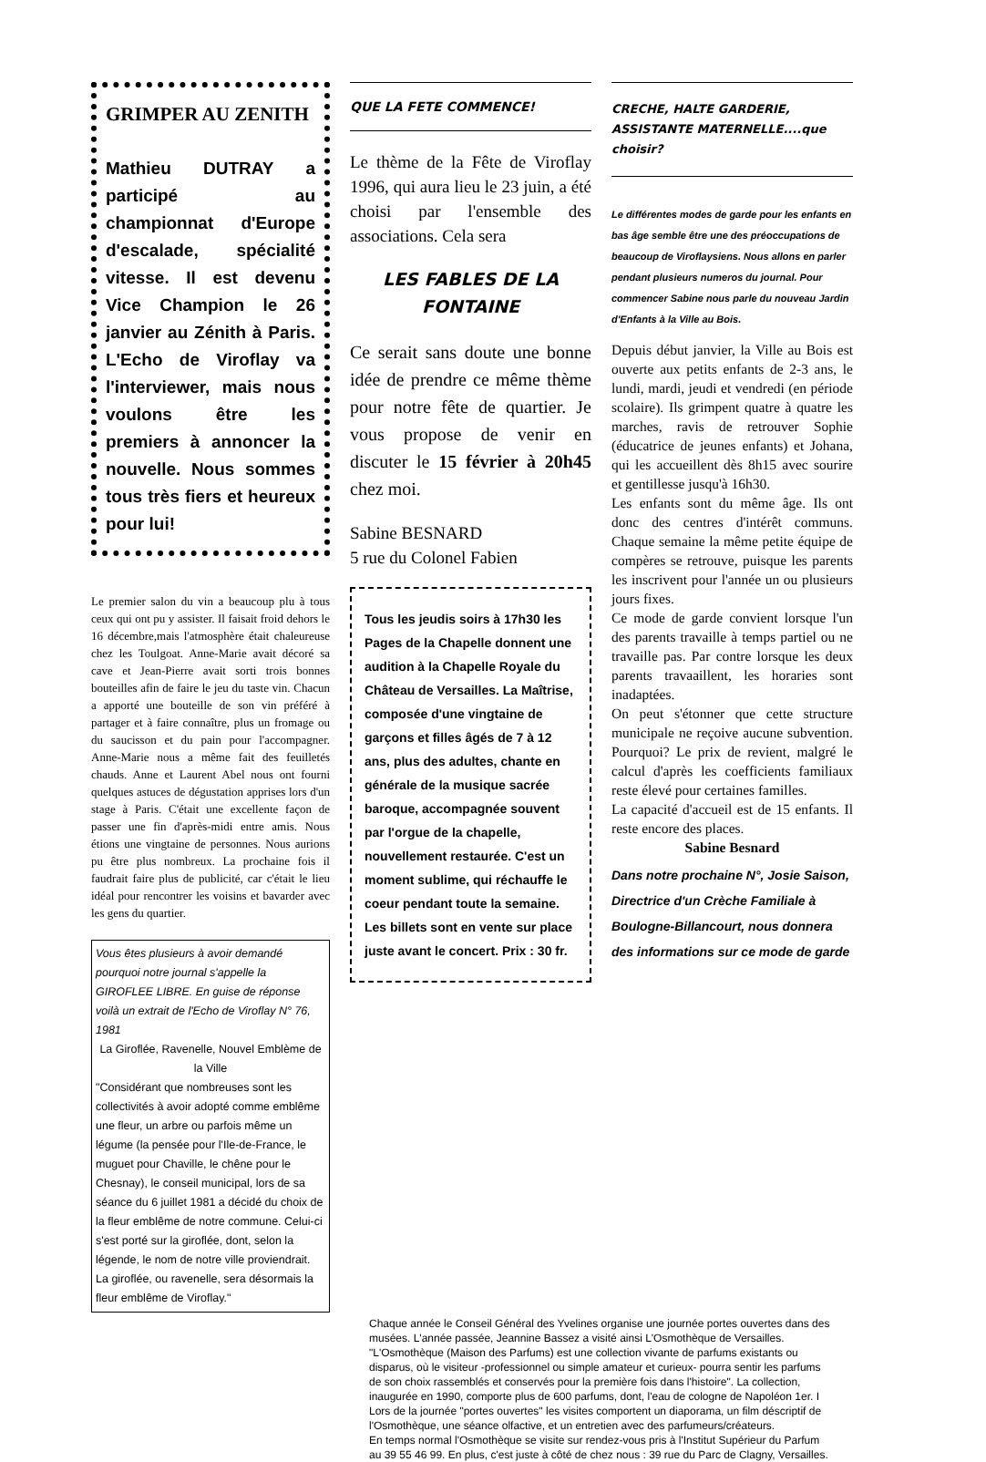GRIMPER AU ZENITH
Mathieu DUTRAY a participé au championnat d'Europe d'escalade, spécialité vitesse. Il est devenu Vice Champion le 26 janvier au Zénith à Paris. L'Echo de Viroflay va l'interviewer, mais nous voulons être les premiers à annoncer la nouvelle. Nous sommes tous très fiers et heureux pour lui!
Le premier salon du vin a beaucoup plu à tous ceux qui ont pu y assister. Il faisait froid dehors le 16 décembre,mais l'atmosphère était chaleureuse chez les Toulgoat. Anne-Marie avait décoré sa cave et Jean-Pierre avait sorti trois bonnes bouteilles afin de faire le jeu du taste vin. Chacun a apporté une bouteille de son vin préféré à partager et à faire connaître, plus un fromage ou du saucisson et du pain pour l'accompagner. Anne-Marie nous a même fait des feuilletés chauds. Anne et Laurent Abel nous ont fourni quelques astuces de dégustation apprises lors d'un stage à Paris. C'était une excellente façon de passer une fin d'après-midi entre amis. Nous étions une vingtaine de personnes. Nous aurions pu être plus nombreux. La prochaine fois il faudrait faire plus de publicité, car c'était le lieu idéal pour rencontrer les voisins et bavarder avec les gens du quartier.
Vous êtes plusieurs à avoir demandé pourquoi notre journal s'appelle la GIROFLEE LIBRE. En guise de réponse voilà un extrait de l'Echo de Viroflay N° 76, 1981
La Giroflée, Ravenelle, Nouvel Emblème de la Ville
"Considérant que nombreuses sont les collectivités à avoir adopté comme emblême une fleur, un arbre ou parfois même un légume (la pensée pour l'Ile-de-France, le muguet pour Chaville, le chêne pour le Chesnay), le conseil municipal, lors de sa séance du 6 juillet 1981 a décidé du choix de la fleur emblême de notre commune. Celui-ci s'est porté sur la giroflée, dont, selon la légende, le nom de notre ville proviendrait. La giroflée, ou ravenelle, sera désormais la fleur emblême de Viroflay."
QUE LA FETE COMMENCE!
Le thème de la Fête de Viroflay 1996, qui aura lieu le 23 juin, a été choisi par l'ensemble des associations. Cela sera
LES FABLES DE LA FONTAINE
Ce serait sans doute une bonne idée de prendre ce même thème pour notre fête de quartier. Je vous propose de venir en discuter le 15 février à 20h45 chez moi.
Sabine BESNARD
5 rue du Colonel Fabien
Tous les jeudis soirs à 17h30 les Pages de la Chapelle donnent une audition à la Chapelle Royale du Château de Versailles. La Maîtrise, composée d'une vingtaine de garçons et filles âgés de 7 à 12 ans, plus des adultes, chante en générale de la musique sacrée baroque, accompagnée souvent par l'orgue de la chapelle, nouvellement restaurée. C'est un moment sublime, qui réchauffe le coeur pendant toute la semaine. Les billets sont en vente sur place juste avant le concert. Prix : 30 fr.
CRECHE, HALTE GARDERIE, ASSISTANTE MATERNELLE....que choisir?
Le différentes modes de garde pour les enfants en bas âge semble être une des préoccupations de beaucoup de Viroflaysiens. Nous allons en parler pendant plusieurs numeros du journal. Pour commencer Sabine nous parle du nouveau Jardin d'Enfants à la Ville au Bois.
Depuis début janvier, la Ville au Bois est ouverte aux petits enfants de 2-3 ans, le lundi, mardi, jeudi et vendredi (en période scolaire). Ils grimpent quatre à quatre les marches, ravis de retrouver Sophie (éducatrice de jeunes enfants) et Johana, qui les accueillent dès 8h15 avec sourire et gentillesse jusqu'à 16h30.
Les enfants sont du même âge. Ils ont donc des centres d'intérêt communs. Chaque semaine la même petite équipe de compères se retrouve, puisque les parents les inscrivent pour l'année un ou plusieurs jours fixes.
Ce mode de garde convient lorsque l'un des parents travaille à temps partiel ou ne travaille pas. Par contre lorsque les deux parents travaaillent, les horaries sont inadaptées.
On peut s'étonner que cette structure municipale ne reçoive aucune subvention. Pourquoi? Le prix de revient, malgré le calcul d'après les coefficients familiaux reste élevé pour certaines familles.
La capacité d'accueil est de 15 enfants. Il reste encore des places.
Sabine Besnard
Dans notre prochaine N°, Josie Saison, Directrice d'un Crèche Familiale à Boulogne-Billancourt, nous donnera des informations sur ce mode de garde
Chaque année le Conseil Général des Yvelines organise une journée portes ouvertes dans des musées. L'année passée, Jeannine Bassez a visité ainsi L'Osmothèque de Versailles. "L'Osmothèque (Maison des Parfums) est une collection vivante de parfums existants ou disparus, où le visiteur -professionnel ou simple amateur et curieux- pourra sentir les parfums de son choix rassemblés et conservés pour la première fois dans l'histoire". La collection, inaugurée en 1990, comporte plus de 600 parfums, dont, l'eau de cologne de Napoléon 1er. I Lors de la journée "portes ouvertes" les visites comportent un diaporama, un film déscriptif de l'Osmothèque, une séance olfactive, et un entretien avec des parfumeurs/créateurs.
En temps normal l'Osmothèque se visite sur rendez-vous pris à l'Institut Supérieur du Parfum au 39 55 46 99. En plus, c'est juste à côté de chez nous : 39 rue du Parc de Clagny, Versailles.